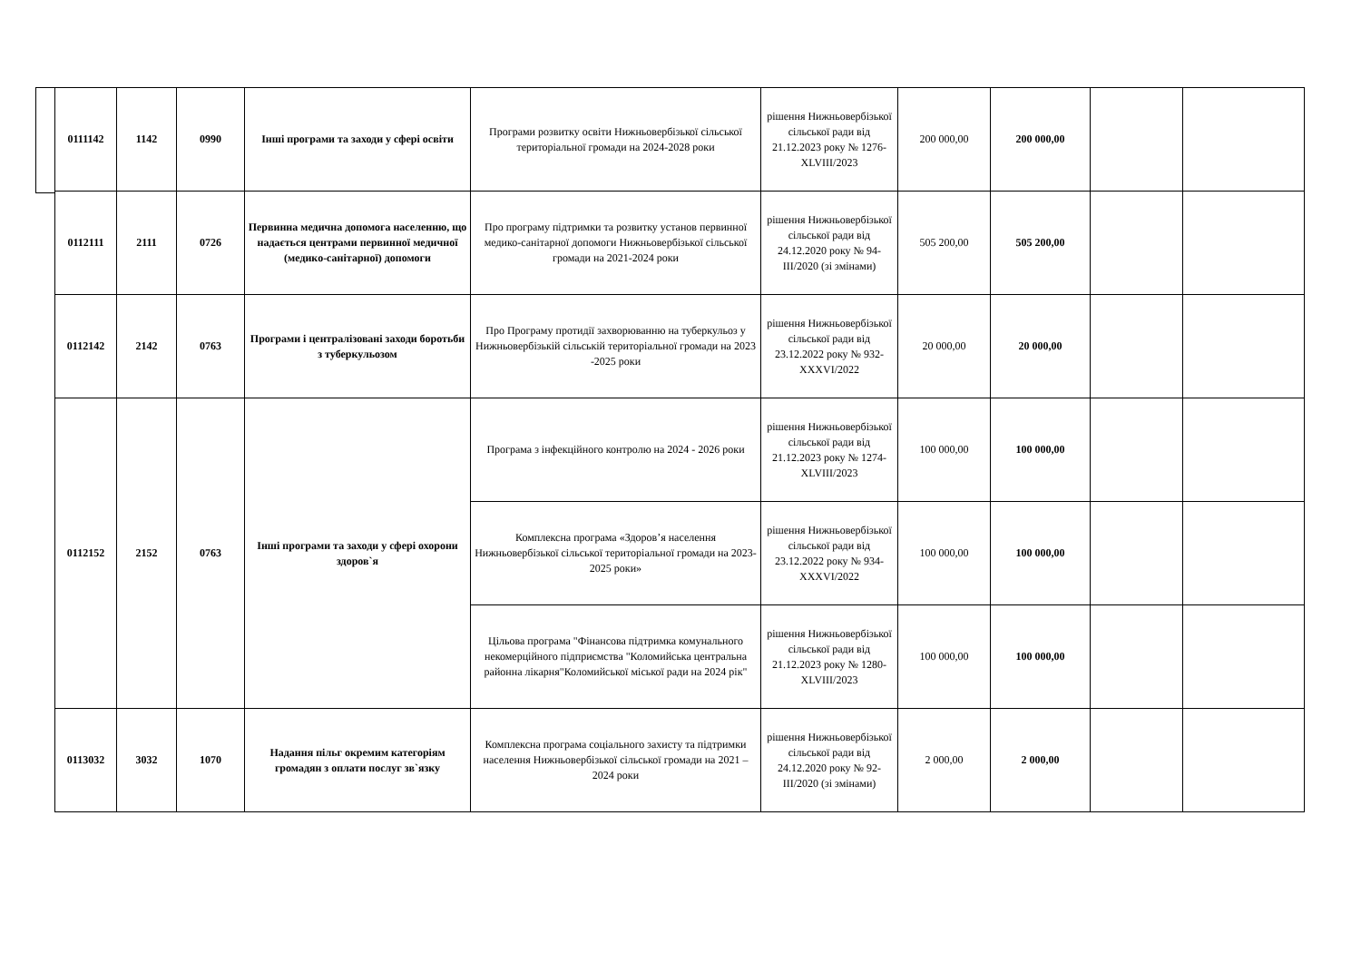| 0111142 | 1142 | 0990 | Інші програми та заходи у сфері освіти | Програми розвитку освіти Нижньовербізької сільської територіальної громади на 2024-2028 роки | рішення Нижньовербізької сільської ради від 21.12.2023 року № 1276-XLVIII/2023 | 200 000,00 | 200 000,00 | | |
| 0112111 | 2111 | 0726 | Первинна медична допомога населенню, що надається центрами первинної медичної (медико-санітарної) допомоги | Про програму підтримки та розвитку установ первинної медико-санітарної допомоги Нижньовербізької сільської громади на 2021-2024 роки | рішення Нижньовербізької сільської ради від 24.12.2020 року № 94-III/2020 (зі змінами) | 505 200,00 | 505 200,00 | | |
| 0112142 | 2142 | 0763 | Програми і централізовані заходи боротьби з туберкульозом | Про Програму протидії захворюванню на туберкульоз у Нижньовербізькій сільській територіальної громади на 2023 -2025 роки | рішення Нижньовербізької сільської ради від 23.12.2022 року № 932-XXXVI/2022 | 20 000,00 | 20 000,00 | | |
| 0112152 | 2152 | 0763 | Інші програми та заходи у сфері охорони здоров`я | Програма з інфекційного контролю на 2024 - 2026 роки | рішення Нижньовербізької сільської ради від 21.12.2023 року № 1274-XLVIII/2023 | 100 000,00 | 100 000,00 | | |
| | | | | Комплексна програма «Здоров’я населення Нижньовербізької сільської територіальної громади на 2023-2025 роки» | рішення Нижньовербізької сільської ради від 23.12.2022 року № 934-XXXVI/2022 | 100 000,00 | 100 000,00 | | |
| | | | | Цільова програма "Фінансова підтримка комунального некомерційного підприємства "Коломийська центральна районна лікарня"Коломийської міської ради на 2024 рік" | рішення Нижньовербізької сільської ради від 21.12.2023 року № 1280-XLVIII/2023 | 100 000,00 | 100 000,00 | | |
| 0113032 | 3032 | 1070 | Надання пільг окремим категоріям громадян з оплати послуг зв`язку | Комплексна програма соціального захисту та підтримки населення Нижньовербізької сільської громади на 2021 – 2024 роки | рішення Нижньовербізької сільської ради від 24.12.2020 року № 92-III/2020 (зі змінами) | 2 000,00 | 2 000,00 | | |